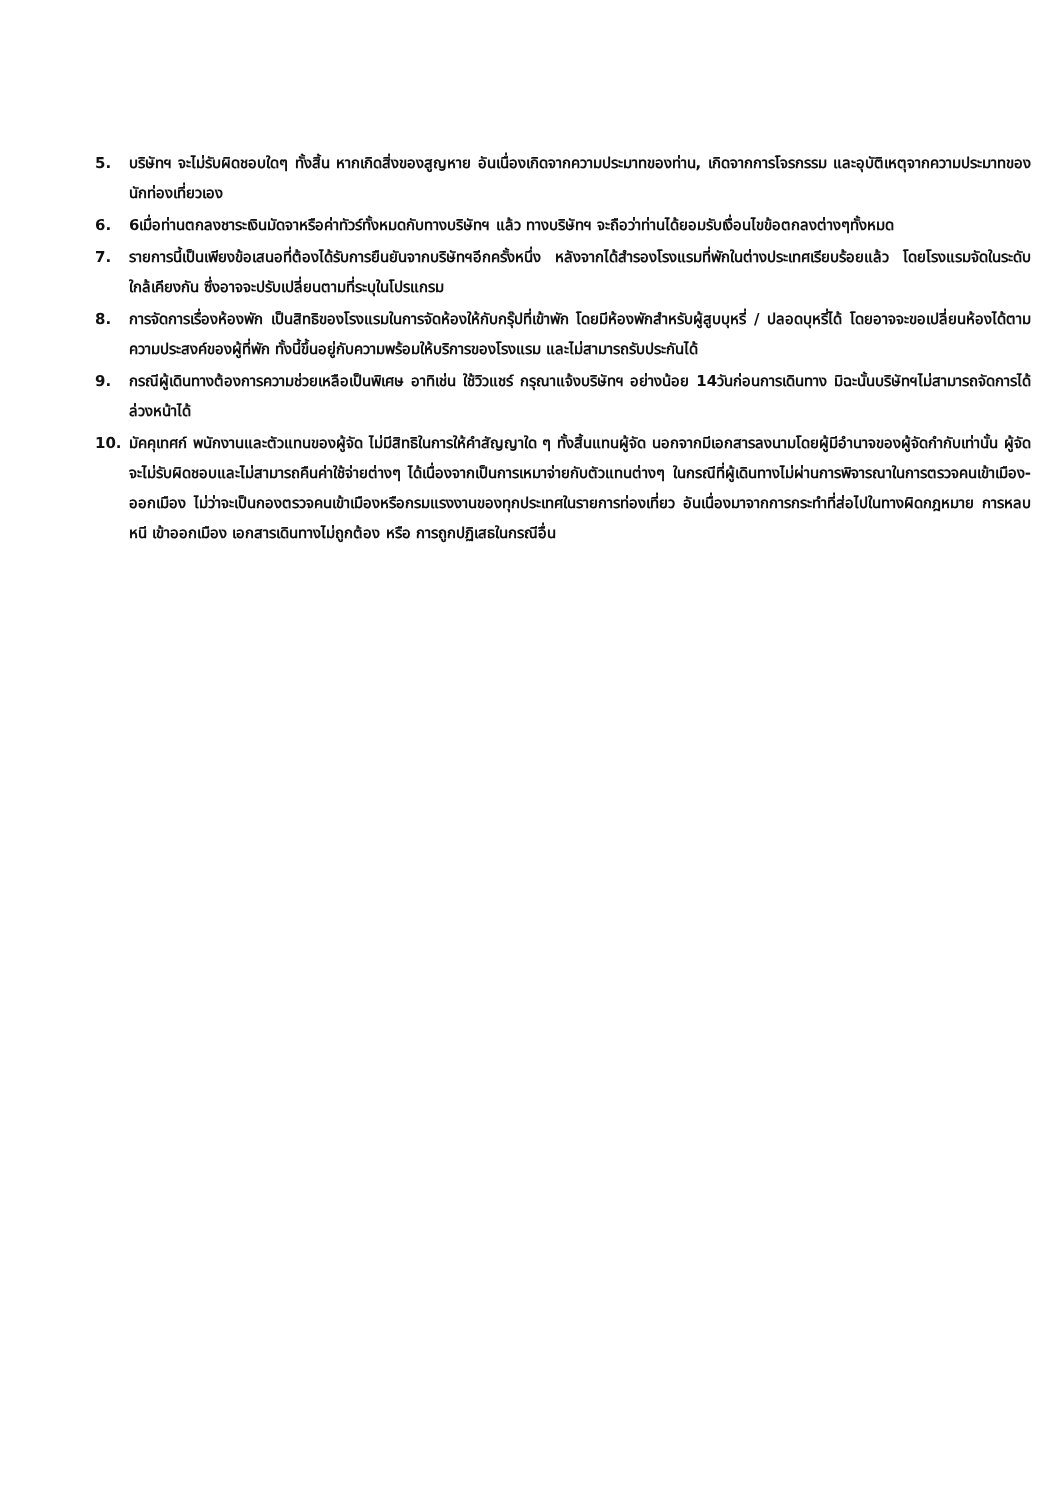5. บริษัทฯ จะไม่รับผิดชอบใดๆ ทั้งสิ้น หากเกิดสิ่งของสูญหาย อันเนื่องเกิดจากความประมาทของท่าน, เกิดจากการโจรกรรม และอุบัติเหตุจากความประมาทของนักท่องเที่ยวเอง
6. 6เมื่อท่านตกลงชาระเงินมัดจาหรือค่าทัวร์ทั้งหมดกับทางบริษัทฯ แล้ว ทางบริษัทฯ จะถือว่าท่านได้ยอมรับเงื่อนไขข้อตกลงต่างๆทั้งหมด
7. รายการนี้เป็นเพียงข้อเสนอที่ต้องได้รับการยืนยันจากบริษัทฯอีกครั้งหนึ่ง หลังจากได้สำรองโรงแรมที่พักในต่างประเทศเรียบร้อยแล้ว โดยโรงแรมจัดในระดับใกล้เคียงกัน ซึ่งอาจจะปรับเปลี่ยนตามที่ระบุในโปรแกรม
8. การจัดการเรื่องห้องพัก เป็นสิทธิของโรงแรมในการจัดห้องให้กับกรุ๊ปที่เข้าพัก โดยมีห้องพักสำหรับผู้สูบบุหรี่ / ปลอดบุหรี่ได้ โดยอาจจะขอเปลี่ยนห้องได้ตามความประสงค์ของผู้ที่พัก ทั้งนี้ขึ้นอยู่กับความพร้อมให้บริการของโรงแรม และไม่สามารถรับประกันได้
9. กรณีผู้เดินทางต้องการความช่วยเหลือเป็นพิเศษ อาทิเช่น ใช้วิวแชร์ กรุณาแจ้งบริษัทฯ อย่างน้อย 14วันก่อนการเดินทาง มิฉะนั้นบริษัทฯไม่สามารถจัดการได้ล่วงหน้าได้
10. มัคคุเทศก์ พนักงานและตัวแทนของผู้จัด ไม่มีสิทธิในการให้คำสัญญาใด ๆ ทั้งสิ้นแทนผู้จัด นอกจากมีเอกสารลงนามโดยผู้มีอำนาจของผู้จัดกำกับเท่านั้น ผู้จัดจะไม่รับผิดชอบและไม่สามารถคืนค่าใช้จ่ายต่างๆ ได้เนื่องจากเป็นการเหมาจ่ายกับตัวแทนต่างๆ ในกรณีที่ผู้เดินทางไม่ผ่านการพิจารณาในการตรวจคนเข้าเมือง-ออกเมือง ไม่ว่าจะเป็นกองตรวจคนเข้าเมืองหรือกรมแรงงานของทุกประเทศในรายการท่องเที่ยว อันเนื่องมาจากการกระทำที่ส่อไปในทางผิดกฎหมาย การหลบหนี เข้าออกเมือง เอกสารเดินทางไม่ถูกต้อง หรือ การถูกปฏิเสธในกรณีอื่น